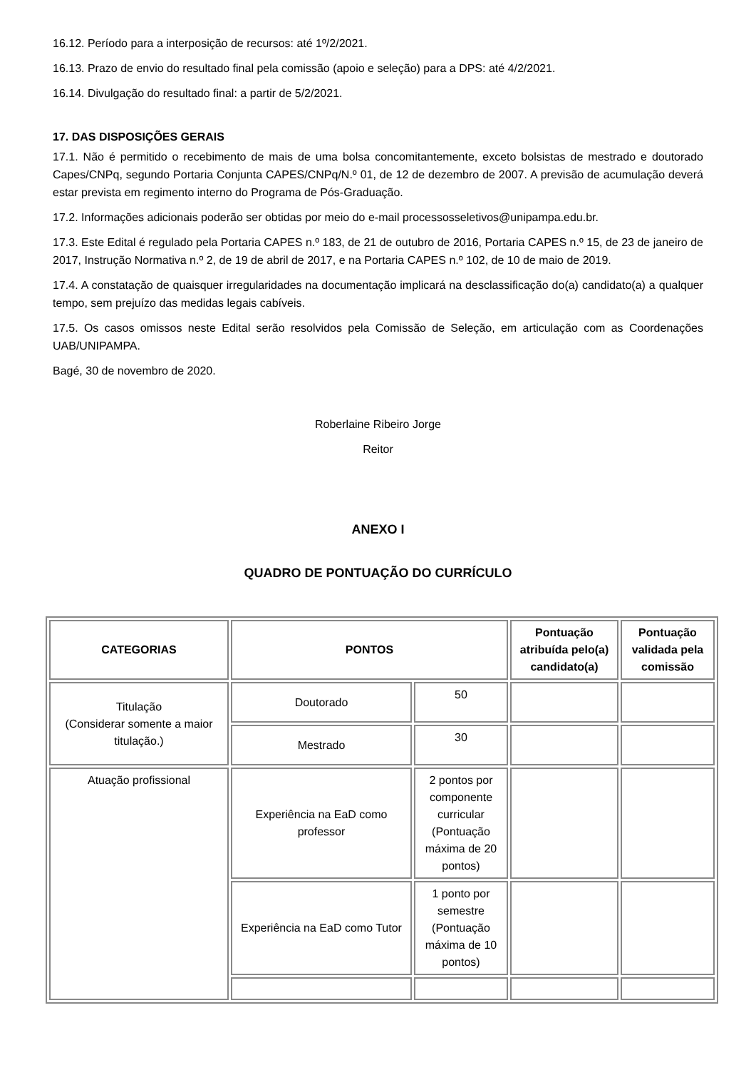16.12. Período para a interposição de recursos: até 1º/2/2021.
16.13. Prazo de envio do resultado final pela comissão (apoio e seleção) para a DPS: até 4/2/2021.
16.14. Divulgação do resultado final: a partir de 5/2/2021.
17. DAS DISPOSIÇÕES GERAIS
17.1. Não é permitido o recebimento de mais de uma bolsa concomitantemente, exceto bolsistas de mestrado e doutorado Capes/CNPq, segundo Portaria Conjunta CAPES/CNPq/N.º 01, de 12 de dezembro de 2007. A previsão de acumulação deverá estar prevista em regimento interno do Programa de Pós-Graduação.
17.2. Informações adicionais poderão ser obtidas por meio do e-mail processosseletivos@unipampa.edu.br.
17.3. Este Edital é regulado pela Portaria CAPES n.º 183, de 21 de outubro de 2016, Portaria CAPES n.º 15, de 23 de janeiro de 2017, Instrução Normativa n.º 2, de 19 de abril de 2017, e na Portaria CAPES n.º 102, de 10 de maio de 2019.
17.4. A constatação de quaisquer irregularidades na documentação implicará na desclassificação do(a) candidato(a) a qualquer tempo, sem prejuízo das medidas legais cabíveis.
17.5. Os casos omissos neste Edital serão resolvidos pela Comissão de Seleção, em articulação com as Coordenações UAB/UNIPAMPA.
Bagé, 30 de novembro de 2020.
Roberlaine Ribeiro Jorge
Reitor
ANEXO I
QUADRO DE PONTUAÇÃO DO CURRÍCULO
| CATEGORIAS | PONTOS | | Pontuação atribuída pelo(a) candidato(a) | Pontuação validada pela comissão |
| --- | --- | --- | --- | --- |
| Titulação (Considerar somente a maior titulação.) | Doutorado | 50 | | |
| | Mestrado | 30 | | |
| Atuação profissional | Experiência na EaD como professor | 2 pontos por componente curricular (Pontuação máxima de 20 pontos) | | |
| | Experiência na EaD como Tutor | 1 ponto por semestre (Pontuação máxima de 10 pontos) | | |